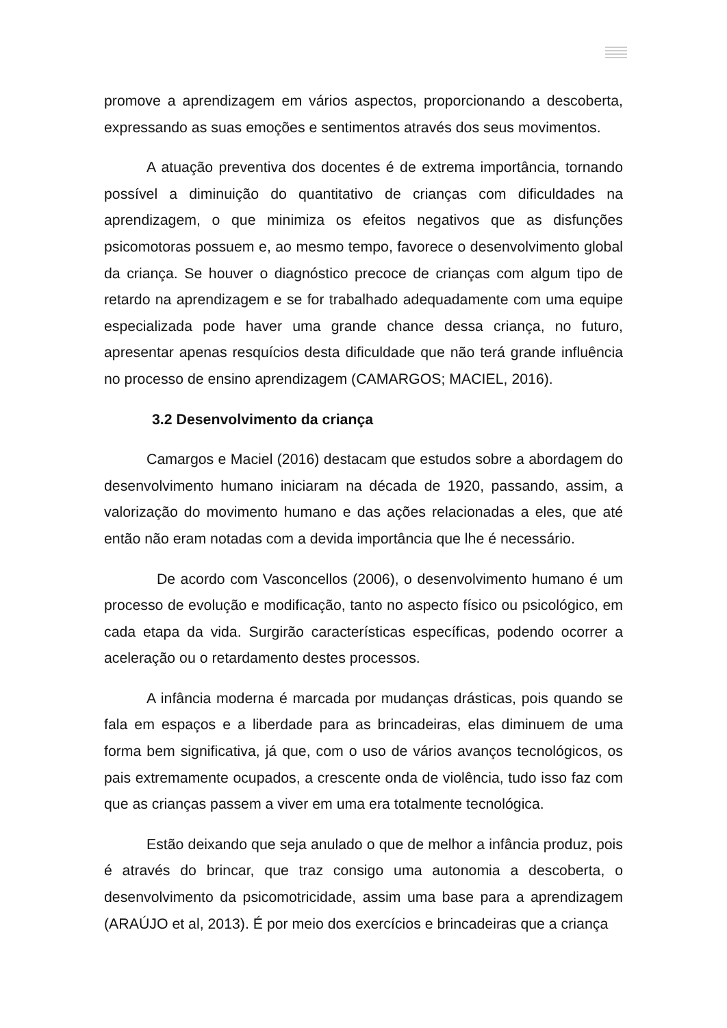promove a aprendizagem em vários aspectos, proporcionando a descoberta, expressando as suas emoções e sentimentos através dos seus movimentos.
A atuação preventiva dos docentes é de extrema importância, tornando possível a diminuição do quantitativo de crianças com dificuldades na aprendizagem, o que minimiza os efeitos negativos que as disfunções psicomotoras possuem e, ao mesmo tempo, favorece o desenvolvimento global da criança. Se houver o diagnóstico precoce de crianças com algum tipo de retardo na aprendizagem e se for trabalhado adequadamente com uma equipe especializada pode haver uma grande chance dessa criança, no futuro, apresentar apenas resquícios desta dificuldade que não terá grande influência no processo de ensino aprendizagem (CAMARGOS; MACIEL, 2016).
3.2 Desenvolvimento da criança
Camargos e Maciel (2016) destacam que estudos sobre a abordagem do desenvolvimento humano iniciaram na década de 1920, passando, assim, a valorização do movimento humano e das ações relacionadas a eles, que até então não eram notadas com a devida importância que lhe é necessário.
De acordo com Vasconcellos (2006), o desenvolvimento humano é um processo de evolução e modificação, tanto no aspecto físico ou psicológico, em cada etapa da vida. Surgirão características específicas, podendo ocorrer a aceleração ou o retardamento destes processos.
A infância moderna é marcada por mudanças drásticas, pois quando se fala em espaços e a liberdade para as brincadeiras, elas diminuem de uma forma bem significativa, já que, com o uso de vários avanços tecnológicos, os pais extremamente ocupados, a crescente onda de violência, tudo isso faz com que as crianças passem a viver em uma era totalmente tecnológica.
Estão deixando que seja anulado o que de melhor a infância produz, pois é através do brincar, que traz consigo uma autonomia a descoberta, o desenvolvimento da psicomotricidade, assim uma base para a aprendizagem (ARAÚJO et al, 2013). É por meio dos exercícios e brincadeiras que a criança